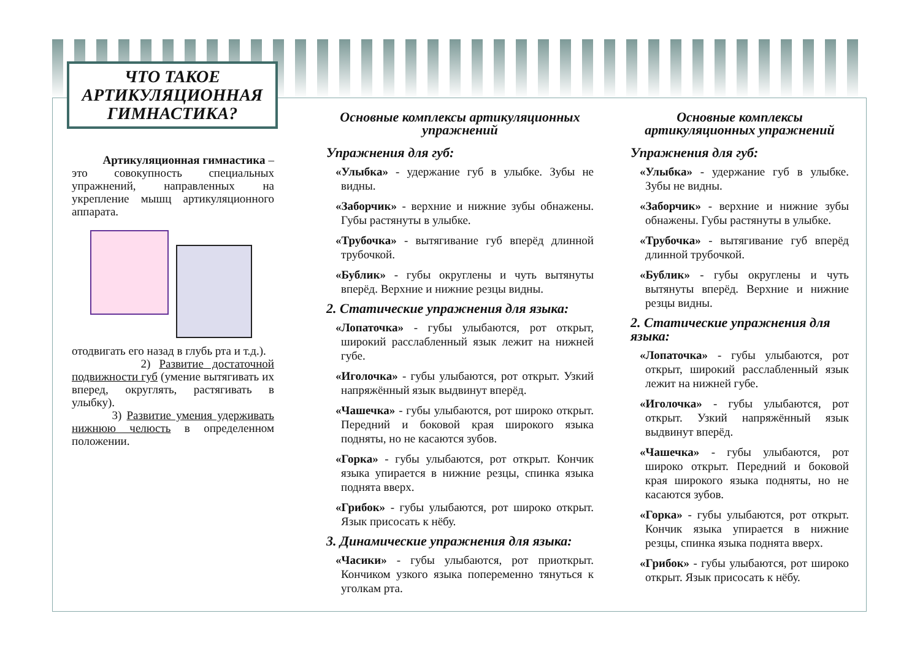ЧТО ТАКОЕ АРТИКУЛЯЦИОННАЯ ГИМНАСТИКА?
Артикуляционная гимнастика – это совокупность специальных упражнений, направленных на укрепление мышц артикуляционного аппарата.
отодвигать его назад в глубь рта и т.д.).
2) Развитие достаточной подвижности губ (умение вытягивать их вперед, округлять, растягивать в улыбку).
3) Развитие умения удерживать нижнюю челюсть в определенном положении.
Основные комплексы артикуляционных упражнений
Упражнения для губ:
«Улыбка» - удержание губ в улыбке. Зубы не видны.
«Заборчик» - верхние и нижние зубы обнажены. Губы растянуты в улыбке.
«Трубочка» - вытягивание губ вперёд длинной трубочкой.
«Бублик» - губы округлены и чуть вытянуты вперёд. Верхние и нижние резцы видны.
2. Статические упражнения для языка:
«Лопаточка» - губы улыбаются, рот открыт, широкий расслабленный язык лежит на нижней губе.
«Иголочка» - губы улыбаются, рот открыт. Узкий напряжённый язык выдвинут вперёд.
«Чашечка» - губы улыбаются, рот широко открыт. Передний и боковой края широкого языка подняты, но не касаются зубов.
«Горка» - губы улыбаются, рот открыт. Кончик языка упирается в нижние резцы, спинка языка поднята вверх.
«Грибок» - губы улыбаются, рот широко открыт. Язык присосать к нёбу.
3. Динамические упражнения для языка:
«Часики» - губы улыбаются, рот приоткрыт. Кончиком узкого языка попеременно тянуться к уголкам рта.
Основные комплексы артикуляционных упражнений
Упражнения для губ:
«Улыбка» - удержание губ в улыбке. Зубы не видны.
«Заборчик» - верхние и нижние зубы обнажены. Губы растянуты в улыбке.
«Трубочка» - вытягивание губ вперёд длинной трубочкой.
«Бублик» - губы округлены и чуть вытянуты вперёд. Верхние и нижние резцы видны.
2. Статические упражнения для языка:
«Лопаточка» - губы улыбаются, рот открыт, широкий расслабленный язык лежит на нижней губе.
«Иголочка» - губы улыбаются, рот открыт. Узкий напряжённый язык выдвинут вперёд.
«Чашечка» - губы улыбаются, рот широко открыт. Передний и боковой края широкого языка подняты, но не касаются зубов.
«Горка» - губы улыбаются, рот открыт. Кончик языка упирается в нижние резцы, спинка языка поднята вверх.
«Грибок» - губы улыбаются, рот широко открыт. Язык присосать к нёбу.